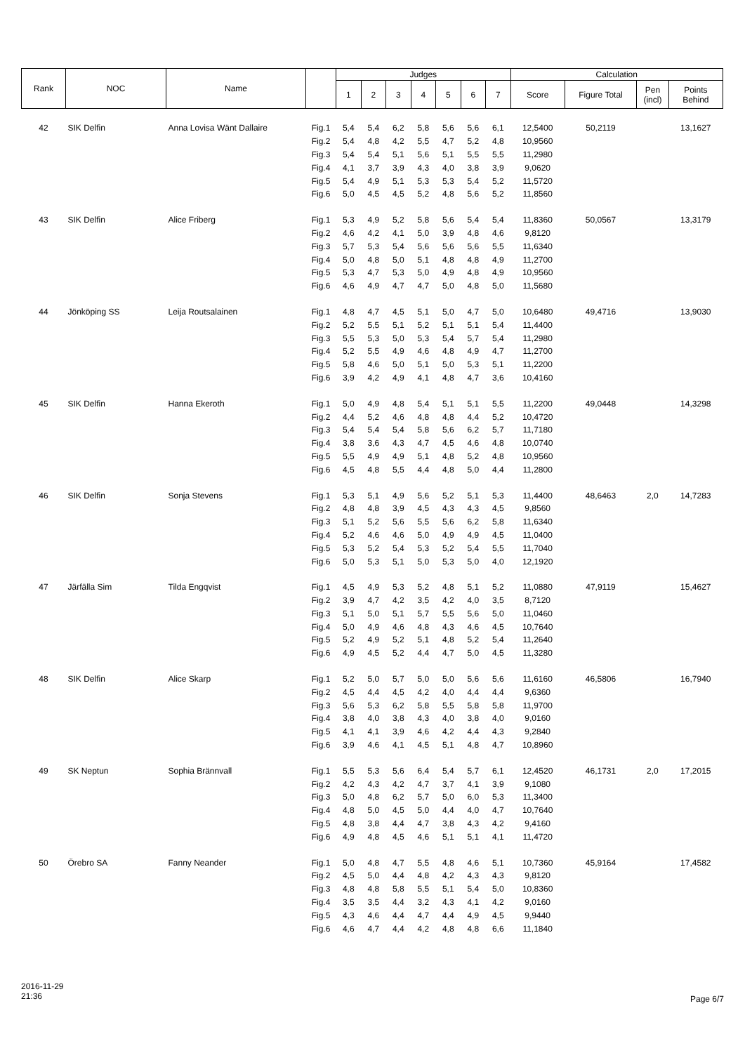| Rank | NOC | Name | | Judges | | | | | | | Calculation | | | |
| --- | --- | --- | --- | --- | --- | --- | --- | --- | --- | --- | --- | --- | --- | --- |
| | | | | 1 | 2 | 3 | 4 | 5 | 6 | 7 | Score | Figure Total | Pen (incl) | Points Behind |
| 42 | SIK Delfin | Anna Lovisa Wänt Dallaire | Fig.1 | 5,4 | 5,4 | 6,2 | 5,8 | 5,6 | 5,6 | 6,1 | 12,5400 | 50,2119 | | 13,1627 |
| | | | Fig.2 | 5,4 | 4,8 | 4,2 | 5,5 | 4,7 | 5,2 | 4,8 | 10,9560 | | | |
| | | | Fig.3 | 5,4 | 5,4 | 5,1 | 5,6 | 5,1 | 5,5 | 5,5 | 11,2980 | | | |
| | | | Fig.4 | 4,1 | 3,7 | 3,9 | 4,3 | 4,0 | 3,8 | 3,9 | 9,0620 | | | |
| | | | Fig.5 | 5,4 | 4,9 | 5,1 | 5,3 | 5,3 | 5,4 | 5,2 | 11,5720 | | | |
| | | | Fig.6 | 5,0 | 4,5 | 4,5 | 5,2 | 4,8 | 5,6 | 5,2 | 11,8560 | | | |
| 43 | SIK Delfin | Alice Friberg | Fig.1 | 5,3 | 4,9 | 5,2 | 5,8 | 5,6 | 5,4 | 5,4 | 11,8360 | 50,0567 | | 13,3179 |
| | | | Fig.2 | 4,6 | 4,2 | 4,1 | 5,0 | 3,9 | 4,8 | 4,6 | 9,8120 | | | |
| | | | Fig.3 | 5,7 | 5,3 | 5,4 | 5,6 | 5,6 | 5,6 | 5,5 | 11,6340 | | | |
| | | | Fig.4 | 5,0 | 4,8 | 5,0 | 5,1 | 4,8 | 4,8 | 4,9 | 11,2700 | | | |
| | | | Fig.5 | 5,3 | 4,7 | 5,3 | 5,0 | 4,9 | 4,8 | 4,9 | 10,9560 | | | |
| | | | Fig.6 | 4,6 | 4,9 | 4,7 | 4,7 | 5,0 | 4,8 | 5,0 | 11,5680 | | | |
| 44 | Jönköping SS | Leija Routsalainen | Fig.1 | 4,8 | 4,7 | 4,5 | 5,1 | 5,0 | 4,7 | 5,0 | 10,6480 | 49,4716 | | 13,9030 |
| | | | Fig.2 | 5,2 | 5,5 | 5,1 | 5,2 | 5,1 | 5,1 | 5,4 | 11,4400 | | | |
| | | | Fig.3 | 5,5 | 5,3 | 5,0 | 5,3 | 5,4 | 5,7 | 5,4 | 11,2980 | | | |
| | | | Fig.4 | 5,2 | 5,5 | 4,9 | 4,6 | 4,8 | 4,9 | 4,7 | 11,2700 | | | |
| | | | Fig.5 | 5,8 | 4,6 | 5,0 | 5,1 | 5,0 | 5,3 | 5,1 | 11,2200 | | | |
| | | | Fig.6 | 3,9 | 4,2 | 4,9 | 4,1 | 4,8 | 4,7 | 3,6 | 10,4160 | | | |
| 45 | SIK Delfin | Hanna Ekeroth | Fig.1 | 5,0 | 4,9 | 4,8 | 5,4 | 5,1 | 5,1 | 5,5 | 11,2200 | 49,0448 | | 14,3298 |
| | | | Fig.2 | 4,4 | 5,2 | 4,6 | 4,8 | 4,8 | 4,4 | 5,2 | 10,4720 | | | |
| | | | Fig.3 | 5,4 | 5,4 | 5,4 | 5,8 | 5,6 | 6,2 | 5,7 | 11,7180 | | | |
| | | | Fig.4 | 3,8 | 3,6 | 4,3 | 4,7 | 4,5 | 4,6 | 4,8 | 10,0740 | | | |
| | | | Fig.5 | 5,5 | 4,9 | 4,9 | 5,1 | 4,8 | 5,2 | 4,8 | 10,9560 | | | |
| | | | Fig.6 | 4,5 | 4,8 | 5,5 | 4,4 | 4,8 | 5,0 | 4,4 | 11,2800 | | | |
| 46 | SIK Delfin | Sonja Stevens | Fig.1 | 5,3 | 5,1 | 4,9 | 5,6 | 5,2 | 5,1 | 5,3 | 11,4400 | 48,6463 | 2,0 | 14,7283 |
| | | | Fig.2 | 4,8 | 4,8 | 3,9 | 4,5 | 4,3 | 4,3 | 4,5 | 9,8560 | | | |
| | | | Fig.3 | 5,1 | 5,2 | 5,6 | 5,5 | 5,6 | 6,2 | 5,8 | 11,6340 | | | |
| | | | Fig.4 | 5,2 | 4,6 | 4,6 | 5,0 | 4,9 | 4,9 | 4,5 | 11,0400 | | | |
| | | | Fig.5 | 5,3 | 5,2 | 5,4 | 5,3 | 5,2 | 5,4 | 5,5 | 11,7040 | | | |
| | | | Fig.6 | 5,0 | 5,3 | 5,1 | 5,0 | 5,3 | 5,0 | 4,0 | 12,1920 | | | |
| 47 | Järfälla Sim | Tilda Engqvist | Fig.1 | 4,5 | 4,9 | 5,3 | 5,2 | 4,8 | 5,1 | 5,2 | 11,0880 | 47,9119 | | 15,4627 |
| | | | Fig.2 | 3,9 | 4,7 | 4,2 | 3,5 | 4,2 | 4,0 | 3,5 | 8,7120 | | | |
| | | | Fig.3 | 5,1 | 5,0 | 5,1 | 5,7 | 5,5 | 5,6 | 5,0 | 11,0460 | | | |
| | | | Fig.4 | 5,0 | 4,9 | 4,6 | 4,8 | 4,3 | 4,6 | 4,5 | 10,7640 | | | |
| | | | Fig.5 | 5,2 | 4,9 | 5,2 | 5,1 | 4,8 | 5,2 | 5,4 | 11,2640 | | | |
| | | | Fig.6 | 4,9 | 4,5 | 5,2 | 4,4 | 4,7 | 5,0 | 4,5 | 11,3280 | | | |
| 48 | SIK Delfin | Alice Skarp | Fig.1 | 5,2 | 5,0 | 5,7 | 5,0 | 5,0 | 5,6 | 5,6 | 11,6160 | 46,5806 | | 16,7940 |
| | | | Fig.2 | 4,5 | 4,4 | 4,5 | 4,2 | 4,0 | 4,4 | 4,4 | 9,6360 | | | |
| | | | Fig.3 | 5,6 | 5,3 | 6,2 | 5,8 | 5,5 | 5,8 | 5,8 | 11,9700 | | | |
| | | | Fig.4 | 3,8 | 4,0 | 3,8 | 4,3 | 4,0 | 3,8 | 4,0 | 9,0160 | | | |
| | | | Fig.5 | 4,1 | 4,1 | 3,9 | 4,6 | 4,2 | 4,4 | 4,3 | 9,2840 | | | |
| | | | Fig.6 | 3,9 | 4,6 | 4,1 | 4,5 | 5,1 | 4,8 | 4,7 | 10,8960 | | | |
| 49 | SK Neptun | Sophia Brännvall | Fig.1 | 5,5 | 5,3 | 5,6 | 6,4 | 5,4 | 5,7 | 6,1 | 12,4520 | 46,1731 | 2,0 | 17,2015 |
| | | | Fig.2 | 4,2 | 4,3 | 4,2 | 4,7 | 3,7 | 4,1 | 3,9 | 9,1080 | | | |
| | | | Fig.3 | 5,0 | 4,8 | 6,2 | 5,7 | 5,0 | 6,0 | 5,3 | 11,3400 | | | |
| | | | Fig.4 | 4,8 | 5,0 | 4,5 | 5,0 | 4,4 | 4,0 | 4,7 | 10,7640 | | | |
| | | | Fig.5 | 4,8 | 3,8 | 4,4 | 4,7 | 3,8 | 4,3 | 4,2 | 9,4160 | | | |
| | | | Fig.6 | 4,9 | 4,8 | 4,5 | 4,6 | 5,1 | 5,1 | 4,1 | 11,4720 | | | |
| 50 | Örebro SA | Fanny Neander | Fig.1 | 5,0 | 4,8 | 4,7 | 5,5 | 4,8 | 4,6 | 5,1 | 10,7360 | 45,9164 | | 17,4582 |
| | | | Fig.2 | 4,5 | 5,0 | 4,4 | 4,8 | 4,2 | 4,3 | 4,3 | 9,8120 | | | |
| | | | Fig.3 | 4,8 | 4,8 | 5,8 | 5,5 | 5,1 | 5,4 | 5,0 | 10,8360 | | | |
| | | | Fig.4 | 3,5 | 3,5 | 4,4 | 3,2 | 4,3 | 4,1 | 4,2 | 9,0160 | | | |
| | | | Fig.5 | 4,3 | 4,6 | 4,4 | 4,7 | 4,4 | 4,9 | 4,5 | 9,9440 | | | |
| | | | Fig.6 | 4,6 | 4,7 | 4,4 | 4,2 | 4,8 | 4,8 | 6,6 | 11,1840 | | | |
2016-11-29
21:36
Page 6/7